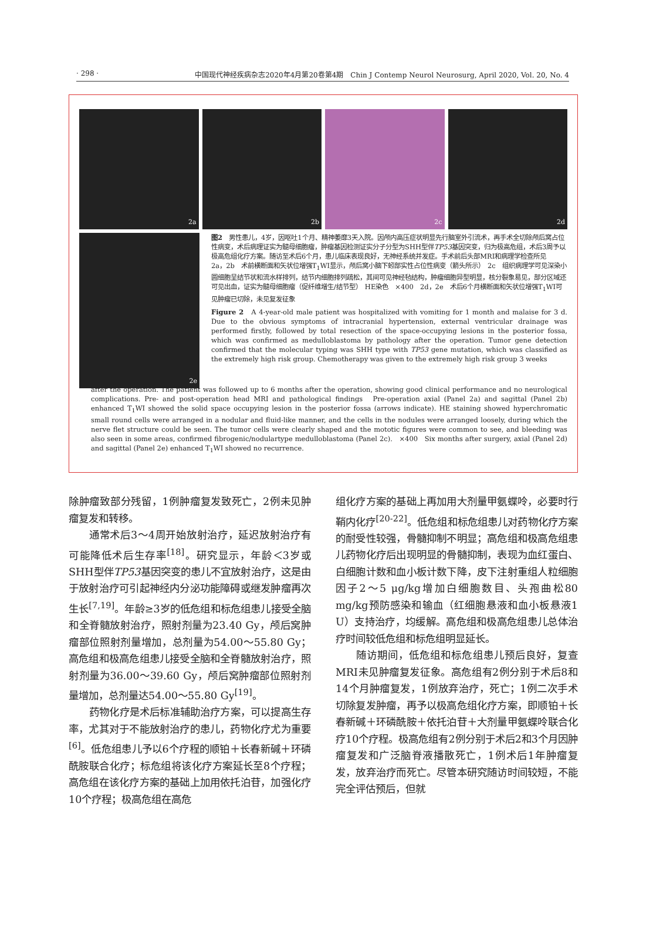· 298 · 中国现代神经疾病杂志2020年4月第20卷第4期　Chin J Contemp Neurol Neurosurg, April 2020, Vol. 20, No. 4
2a 2b 2c 2d
2e
图2　男性患儿，4岁，因呕吐1个月、精神萎靡3天入院。因颅内高压症状明显先行脑室外引流术，再手术全切除颅后窝占位性病变，术后病理证实为髓母细胞瘤，肿瘤基因检测证实分子分型为SHH型伴TP53基因突变，归为极高危组，术后3周予以极高危组化疗方案。随访至术后6个月，患儿临床表现良好，无神经系统并发症。手术前后头部MRI和病理学检查所见　2a，2b　术前横断面和矢状位增强T<sub>1</sub>WI显示，颅后窝小脑下蚓部实性占位性病变（箭头所示）　2c　组织病理学可见深染小圆细胞呈结节状和流水样排列，结节内细胞排列疏松，其间可见神经毡结构，肿瘤细胞异型明显，核分裂象易见，部分区域还可见出血，证实为髓母细胞瘤（促纤维增生/结节型）　HE染色　×400　2d，2e　术后6个月横断面和矢状位增强T<sub>1</sub>WI可见肿瘤已切除，未见复发征象
Figure 2　A 4-year-old male patient was hospitalized with vomiting for 1 month and malaise for 3 d. Due to the obvious symptoms of intracranial hypertension, external ventricular drainage was performed firstly, followed by total resection of the space-occupying lesions in the posterior fossa, which was confirmed as medulloblastoma by pathology after the operation. Tumor gene detection confirmed that the molecular typing was SHH type with TP53 gene mutation, which was classified as the extremely high risk group. Chemotherapy was given to the extremely high risk group 3 weeks
after the operation. The patient was followed up to 6 months after the operation, showing good clinical performance and no neurological complications. Pre- and post-operation head MRI and pathological findings　Pre-operation axial (Panel 2a) and sagittal (Panel 2b) enhanced T<sub>1</sub>WI showed the solid space occupying lesion in the posterior fossa (arrows indicate). HE staining showed hyperchromatic small round cells were arranged in a nodular and fluid-like manner, and the cells in the nodules were arranged loosely, during which the nerve flet structure could be seen. The tumor cells were clearly shaped and the mototic figures were common to see, and bleeding was also seen in some areas, confirmed fibrogenic/nodulartype medulloblastoma (Panel 2c).　×400　Six months after surgery, axial (Panel 2d) and sagittal (Panel 2e) enhanced T<sub>1</sub>WI showed no recurrence.
除肿瘤致部分残留，1例肿瘤复发致死亡，2例未见肿瘤复发和转移。
通常术后3～4周开始放射治疗，延迟放射治疗有可能降低术后生存率<sup>[18]</sup>。研究显示，年龄＜3岁或SHH型伴TP53基因突变的患儿不宜放射治疗，这是由于放射治疗可引起神经内分泌功能障碍或继发肿瘤再次生长<sup>[7,19]</sup>。年龄≥3岁的低危组和标危组患儿接受全脑和全脊髓放射治疗，照射剂量为23.40 Gy，颅后窝肿瘤部位照射剂量增加，总剂量为54.00～55.80 Gy；高危组和极高危组患儿接受全脑和全脊髓放射治疗，照射剂量为36.00～39.60 Gy，颅后窝肿瘤部位照射剂量增加，总剂量达54.00～55.80 Gy<sup>[19]</sup>。
药物化疗是术后标准辅助治疗方案，可以提高生存率，尤其对于不能放射治疗的患儿，药物化疗尤为重要<sup>[6]</sup>。低危组患儿予以6个疗程的顺铂＋长春新碱＋环磷酰胺联合化疗；标危组将该化疗方案延长至8个疗程；高危组在该化疗方案的基础上加用依托泊苷，加强化疗10个疗程；极高危组在高危
组化疗方案的基础上再加用大剂量甲氨蝶呤，必要时行鞘内化疗<sup>[20-22]</sup>。低危组和标危组患儿对药物化疗方案的耐受性较强，骨髓抑制不明显；高危组和极高危组患儿药物化疗后出现明显的骨髓抑制，表现为血红蛋白、白细胞计数和血小板计数下降，皮下注射重组人粒细胞因子2～5 μg/kg增加白细胞数目、头孢曲松80 mg/kg预防感染和输血（红细胞悬液和血小板悬液1 U）支持治疗，均缓解。高危组和极高危组患儿总体治疗时间较低危组和标危组明显延长。
随访期间，低危组和标危组患儿预后良好，复查MRI未见肿瘤复发征象。高危组有2例分别于术后8和14个月肿瘤复发，1例放弃治疗，死亡；1例二次手术切除复发肿瘤，再予以极高危组化疗方案，即顺铂＋长春新碱＋环磷酰胺＋依托泊苷＋大剂量甲氨蝶呤联合化疗10个疗程。极高危组有2例分别于术后2和3个月因肿瘤复发和广泛脑脊液播散死亡，1例术后1年肿瘤复发，放弃治疗而死亡。尽管本研究随访时间较短，不能完全评估预后，但就